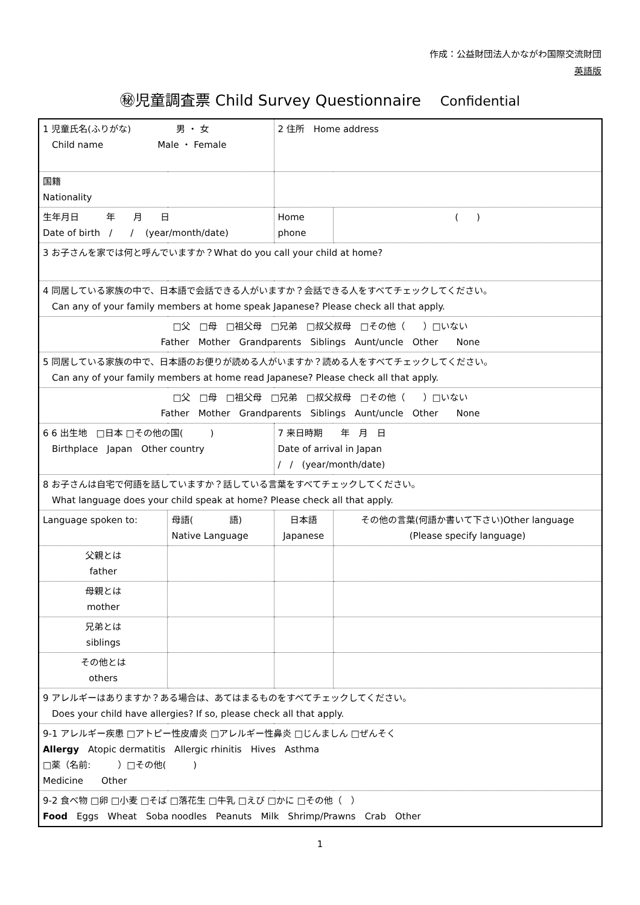作成：公益財団法人かながわ国際交流財団
英語版
㊙児童調査票 Child Survey Questionnaire Confidential
| 1 児童氏名(ふりがな) 男 ・ 女 Child name Male ・ Female | | 2 住所 Home address | |
| 国籍 Nationality | | | |
| 生年月日 年 月 日 Date of birth / / (year/month/date) | | Home phone | ( ) |
| 3 お子さんを家では何と呼んでいますか？What do you call your child at home? | | | |
| 4 同居している家族の中で、日本語で会話できる人がいますか？会話できる人をすべてチェックしてください。 Can any of your family members at home speak Japanese? Please check all that apply. | | | |
| □父 □母 □祖父母 □兄弟 □叔父叔母 □その他（ ）□いない Father Mother Grandparents Siblings Aunt/uncle Other None | | | |
| 5 同居している家族の中で、日本語のお便りが読める人がいますか？読める人をすべてチェックしてください。 Can any of your family members at home read Japanese? Please check all that apply. | | | |
| □父 □母 □祖父母 □兄弟 □叔父叔母 □その他（ ）□いない Father Mother Grandparents Siblings Aunt/uncle Other None | | | |
| 6 6 出生地 □日本 □その他の国( ) Birthplace Japan Other country | | 7 来日時期 年 月 日 Date of arrival in Japan / / (year/month/date) | |
| 8 お子さんは自宅で何語を話していますか？話している言葉をすべてチェックしてください。 What language does your child speak at home? Please check all that apply. | | | |
| Language spoken to: | 母語( 語) Native Language | 日本語 Japanese | その他の言葉(何語か書いて下さい)Other language (Please specify language) |
| 父親とは father | | | |
| 母親とは mother | | | |
| 兄弟とは siblings | | | |
| その他とは others | | | |
| 9 アレルギーはありますか？ある場合は、あてはまるものをすべてチェックしてください。 Does your child have allergies? If so, please check all that apply. | | | |
| 9-1 アレルギー疾患 □アトピー性皮膚炎 □アレルギー性鼻炎 □じんましん □ぜんそく Allergy Atopic dermatitis Allergic rhinitis Hives Asthma □薬（名前: ）□その他( ) Medicine Other | | | |
| 9-2 食べ物 □卵 □小麦 □そば □落花生 □牛乳 □えび □かに □その他（ ） Food Eggs Wheat Soba noodles Peanuts Milk Shrimp/Prawns Crab Other | | | |
1